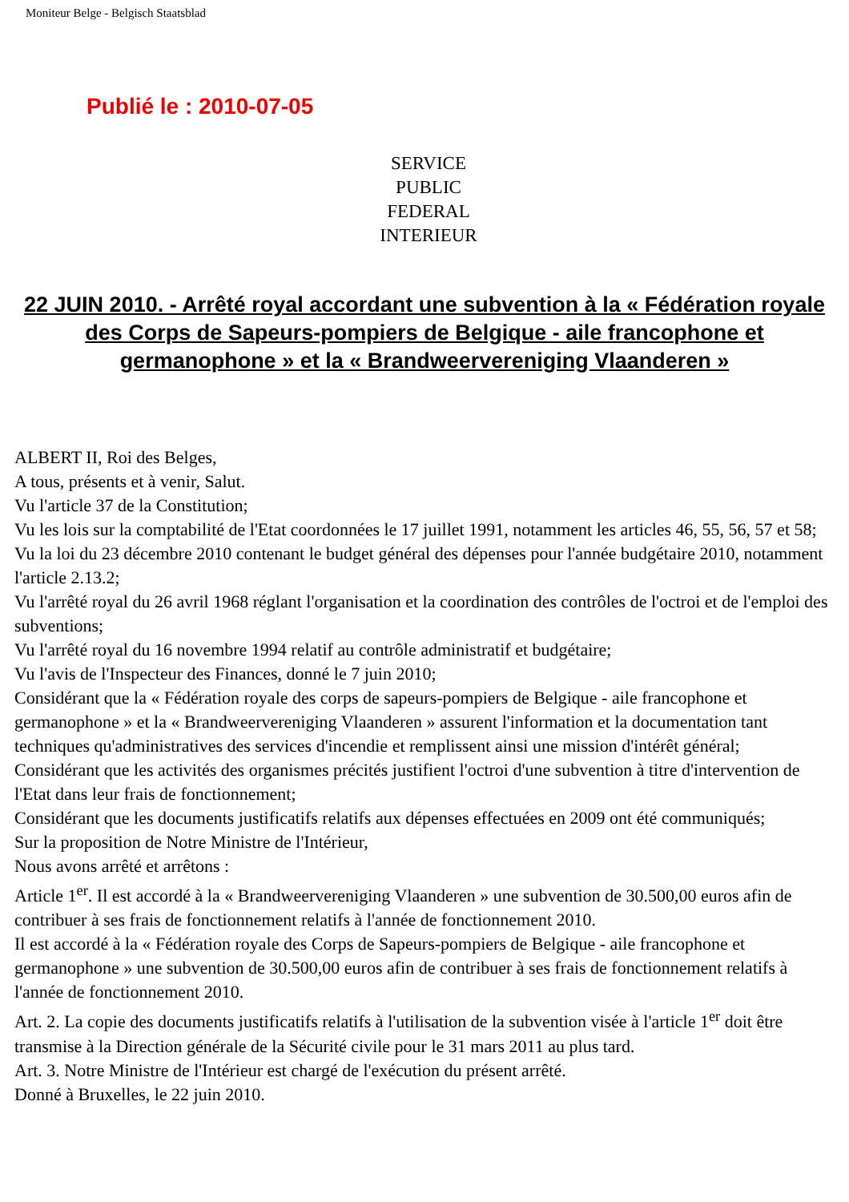Moniteur Belge - Belgisch Staatsblad
Publié le : 2010-07-05
SERVICE
PUBLIC
FEDERAL
INTERIEUR
22 JUIN 2010. - Arrêté royal accordant une subvention à la « Fédération royale des Corps de Sapeurs-pompiers de Belgique - aile francophone et germanophone » et la « Brandweervereniging Vlaanderen »
ALBERT II, Roi des Belges,
A tous, présents et à venir, Salut.
Vu l'article 37 de la Constitution;
Vu les lois sur la comptabilité de l'Etat coordonnées le 17 juillet 1991, notamment les articles 46, 55, 56, 57 et 58;
Vu la loi du 23 décembre 2010 contenant le budget général des dépenses pour l'année budgétaire 2010, notamment l'article 2.13.2;
Vu l'arrêté royal du 26 avril 1968 réglant l'organisation et la coordination des contrôles de l'octroi et de l'emploi des subventions;
Vu l'arrêté royal du 16 novembre 1994 relatif au contrôle administratif et budgétaire;
Vu l'avis de l'Inspecteur des Finances, donné le 7 juin 2010;
Considérant que la « Fédération royale des corps de sapeurs-pompiers de Belgique - aile francophone et germanophone » et la « Brandweervereniging Vlaanderen » assurent l'information et la documentation tant techniques qu'administratives des services d'incendie et remplissent ainsi une mission d'intérêt général;
Considérant que les activités des organismes précités justifient l'octroi d'une subvention à titre d'intervention de l'Etat dans leur frais de fonctionnement;
Considérant que les documents justificatifs relatifs aux dépenses effectuées en 2009 ont été communiqués;
Sur la proposition de Notre Ministre de l'Intérieur,
Nous avons arrêté et arrêtons :
Article 1<sup>er</sup>. Il est accordé à la « Brandweervereniging Vlaanderen » une subvention de 30.500,00 euros afin de contribuer à ses frais de fonctionnement relatifs à l'année de fonctionnement 2010.
Il est accordé à la « Fédération royale des Corps de Sapeurs-pompiers de Belgique - aile francophone et germanophone » une subvention de 30.500,00 euros afin de contribuer à ses frais de fonctionnement relatifs à l'année de fonctionnement 2010.
Art. 2. La copie des documents justificatifs relatifs à l'utilisation de la subvention visée à l'article 1<sup>er</sup> doit être transmise à la Direction générale de la Sécurité civile pour le 31 mars 2011 au plus tard.
Art. 3. Notre Ministre de l'Intérieur est chargé de l'exécution du présent arrêté.
Donné à Bruxelles, le 22 juin 2010.